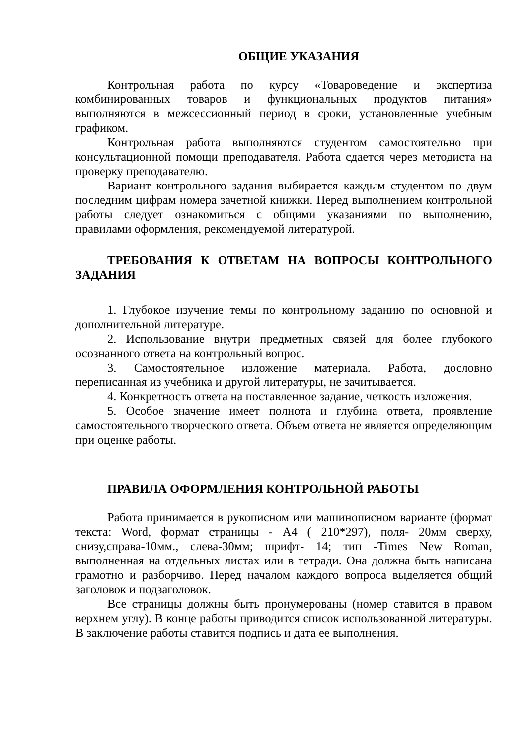ОБЩИЕ УКАЗАНИЯ
Контрольная работа по курсу «Товароведение и экспертиза комбинированных товаров и функциональных продуктов питания» выполняются в межсессионный период в сроки, установленные учебным графиком.
Контрольная работа выполняются студентом самостоятельно при консультационной помощи преподавателя. Работа сдается через методиста на проверку преподавателю.
Вариант контрольного задания выбирается каждым студентом по двум последним цифрам номера зачетной книжки. Перед выполнением контрольной работы следует ознакомиться с общими указаниями по выполнению, правилами оформления, рекомендуемой литературой.
ТРЕБОВАНИЯ К ОТВЕТАМ НА ВОПРОСЫ КОНТРОЛЬНОГО ЗАДАНИЯ
1. Глубокое изучение темы по контрольному заданию по основной и дополнительной литературе.
2. Использование внутри предметных связей для более глубокого осознанного ответа на контрольный вопрос.
3. Самостоятельное изложение материала. Работа, дословно переписанная из учебника и другой литературы, не зачитывается.
4. Конкретность ответа на поставленное задание, четкость изложения.
5. Особое значение имеет полнота и глубина ответа, проявление самостоятельного творческого ответа. Объем ответа не является определяющим при оценке работы.
ПРАВИЛА ОФОРМЛЕНИЯ КОНТРОЛЬНОЙ РАБОТЫ
Работа принимается в рукописном или машинописном варианте (формат текста: Word, формат страницы - А4 ( 210*297), поля- 20мм сверху, снизу,справа-10мм., слева-30мм; шрифт- 14; тип -Times New Roman, выполненная на отдельных листах или в тетради. Она должна быть написана грамотно и разборчиво. Перед началом каждого вопроса выделяется общий заголовок и подзаголовок.
Все страницы должны быть пронумерованы (номер ставится в правом верхнем углу). В конце работы приводится список использованной литературы. В заключение работы ставится подпись и дата ее выполнения.